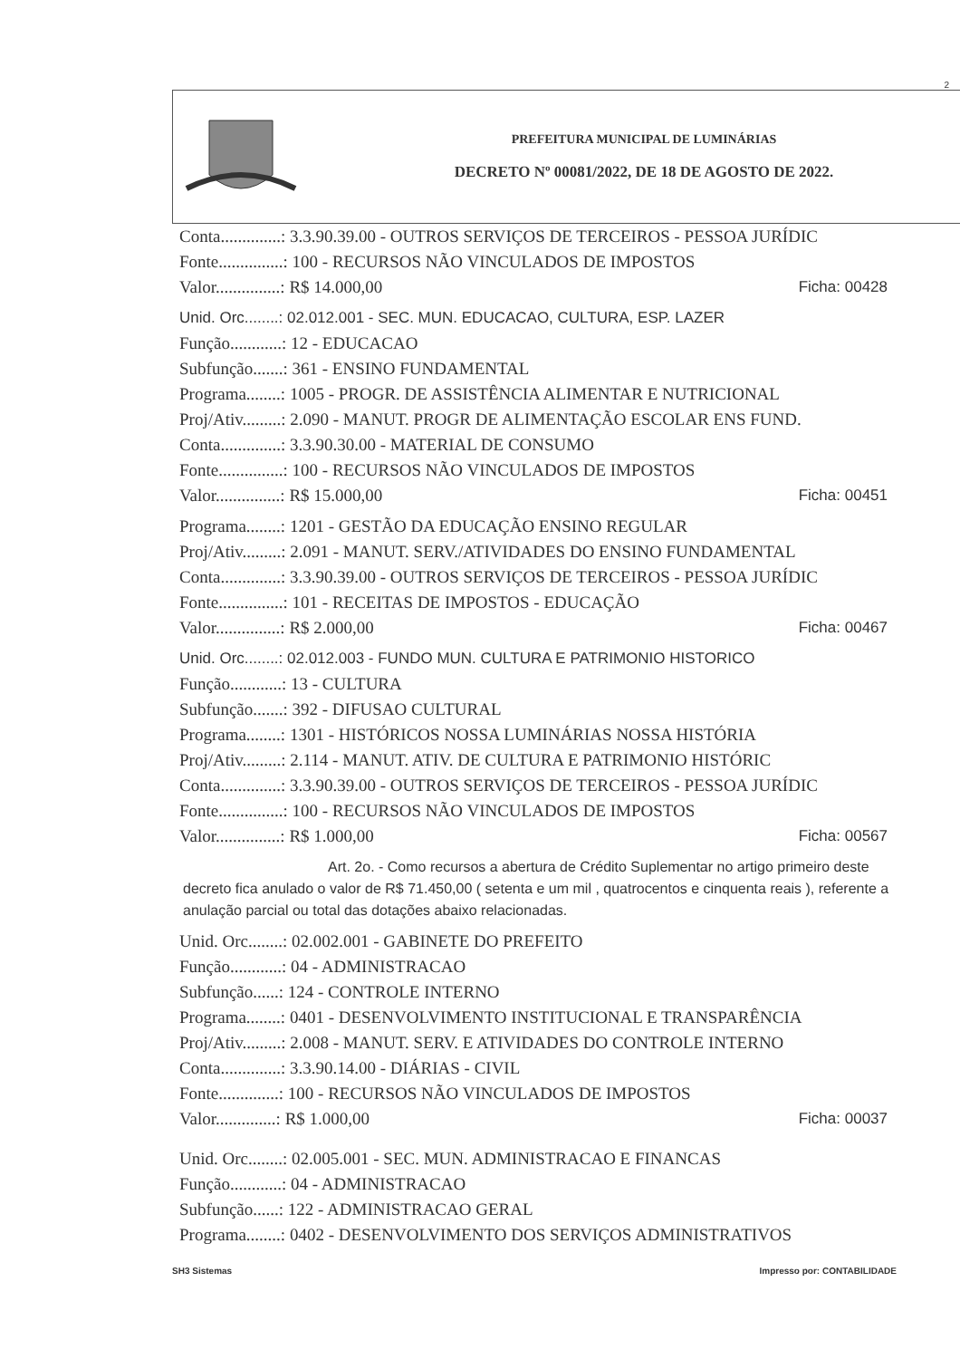2
PREFEITURA MUNICIPAL DE LUMINÁRIAS
DECRETO Nº 00081/2022, DE 18 DE AGOSTO DE 2022.
Conta..............: 3.3.90.39.00 - OUTROS SERVIÇOS DE TERCEIROS - PESSOA JURÍDIC
Fonte...............: 100 - RECURSOS NÃO VINCULADOS DE IMPOSTOS
Valor...............: R$ 14.000,00 Ficha: 00428
Unid. Orc........: 02.012.001 - SEC. MUN. EDUCACAO, CULTURA, ESP. LAZER
Função............: 12 - EDUCACAO
Subfunção.......: 361 - ENSINO FUNDAMENTAL
Programa........: 1005 - PROGR. DE ASSISTÊNCIA ALIMENTAR E NUTRICIONAL
Proj/Ativ.........: 2.090 - MANUT. PROGR DE ALIMENTAÇÃO ESCOLAR ENS FUND.
Conta..............: 3.3.90.30.00 - MATERIAL DE CONSUMO
Fonte...............: 100 - RECURSOS NÃO VINCULADOS DE IMPOSTOS
Valor...............: R$ 15.000,00 Ficha: 00451
Programa........: 1201 - GESTÃO DA EDUCAÇÃO ENSINO REGULAR
Proj/Ativ.........: 2.091 - MANUT. SERV./ATIVIDADES DO ENSINO FUNDAMENTAL
Conta..............: 3.3.90.39.00 - OUTROS SERVIÇOS DE TERCEIROS - PESSOA JURÍDIC
Fonte...............: 101 - RECEITAS DE IMPOSTOS - EDUCAÇÃO
Valor...............: R$ 2.000,00 Ficha: 00467
Unid. Orc........: 02.012.003 - FUNDO MUN. CULTURA E PATRIMONIO HISTORICO
Função............: 13 - CULTURA
Subfunção.......: 392 - DIFUSAO CULTURAL
Programa........: 1301 - HISTÓRICOS NOSSA LUMINÁRIAS NOSSA HISTÓRIA
Proj/Ativ.........: 2.114 - MANUT. ATIV. DE CULTURA E PATRIMONIO HISTÓRIC
Conta..............: 3.3.90.39.00 - OUTROS SERVIÇOS DE TERCEIROS - PESSOA JURÍDIC
Fonte...............: 100 - RECURSOS NÃO VINCULADOS DE IMPOSTOS
Valor...............: R$ 1.000,00 Ficha: 00567
Art. 2o. - Como recursos a abertura de Crédito Suplementar no artigo primeiro deste decreto fica anulado o valor de R$ 71.450,00 ( setenta e um mil , quatrocentos e cinquenta reais ), referente a anulação parcial ou total das dotações abaixo relacionadas.
Unid. Orc........: 02.002.001 - GABINETE DO PREFEITO
Função............: 04 - ADMINISTRACAO
Subfunção......: 124 - CONTROLE INTERNO
Programa........: 0401 - DESENVOLVIMENTO INSTITUCIONAL E TRANSPARÊNCIA
Proj/Ativ.........: 2.008 - MANUT. SERV. E ATIVIDADES DO CONTROLE INTERNO
Conta..............: 3.3.90.14.00 - DIÁRIAS - CIVIL
Fonte..............: 100 - RECURSOS NÃO VINCULADOS DE IMPOSTOS
Valor..............: R$ 1.000,00 Ficha: 00037
Unid. Orc........: 02.005.001 - SEC. MUN. ADMINISTRACAO E FINANCAS
Função............: 04 - ADMINISTRACAO
Subfunção......: 122 - ADMINISTRACAO GERAL
Programa........: 0402 - DESENVOLVIMENTO DOS SERVIÇOS ADMINISTRATIVOS
SH3 Sistemas Impresso por: CONTABILIDADE